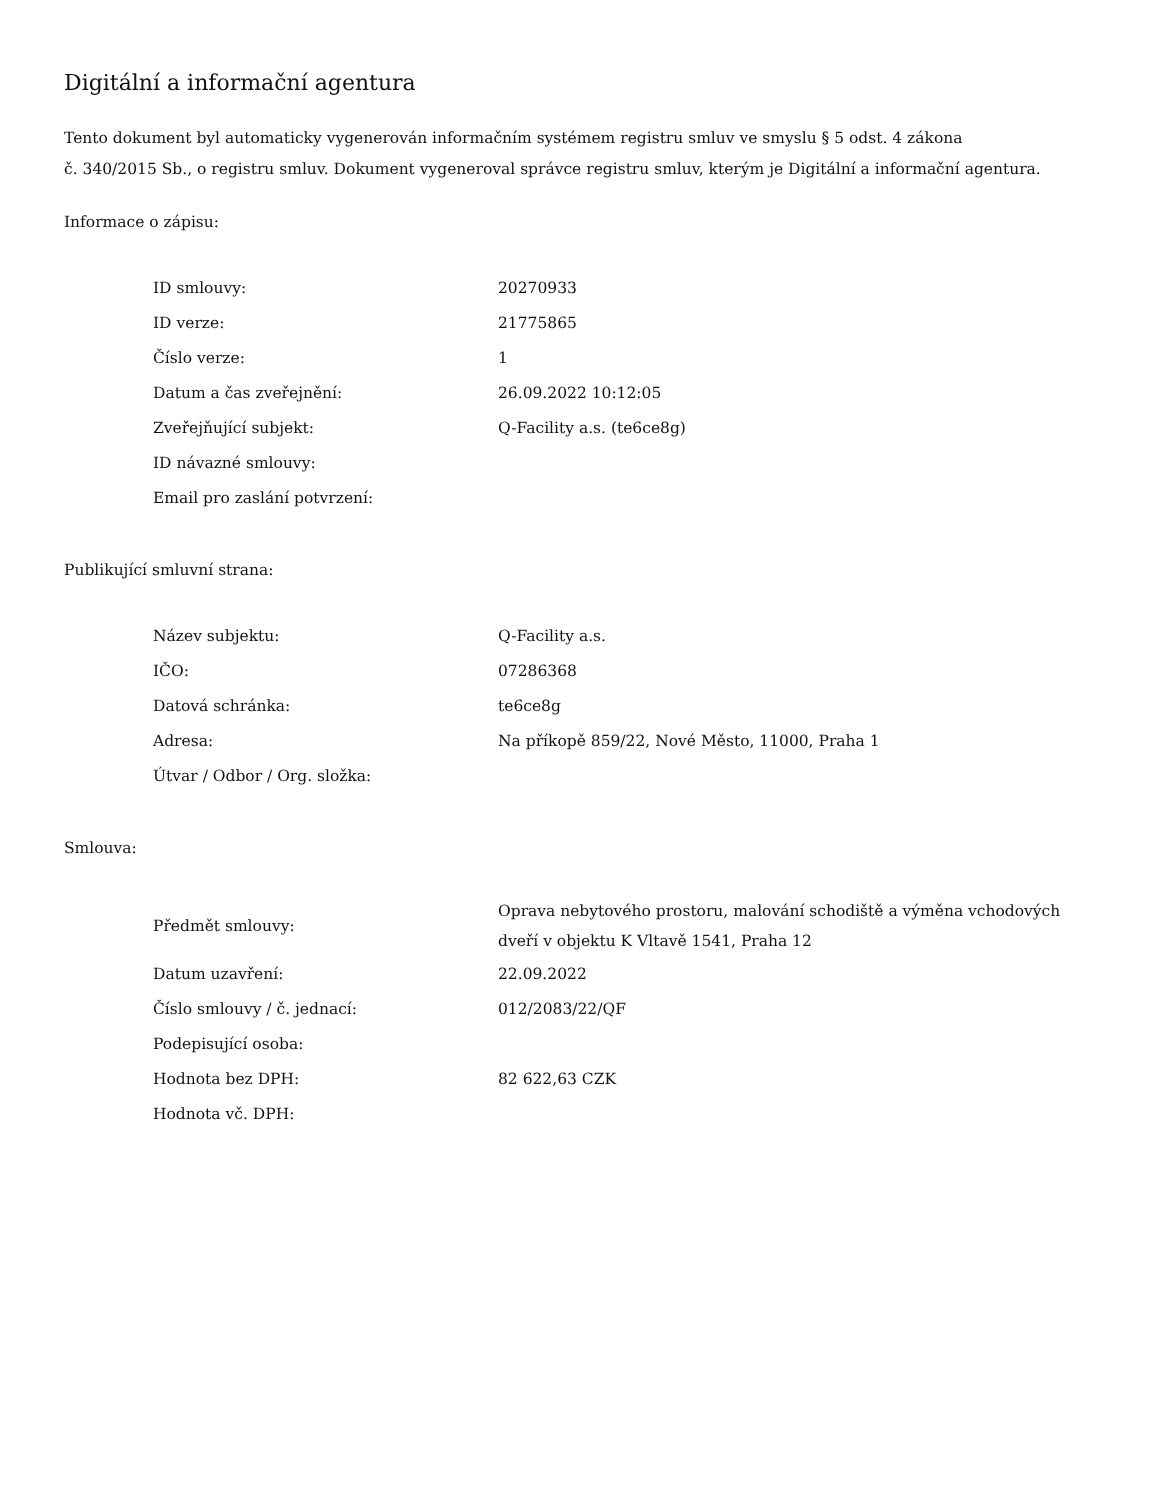Digitální a informační agentura
Tento dokument byl automaticky vygenerován informačním systémem registru smluv ve smyslu § 5 odst. 4 zákona
č. 340/2015 Sb., o registru smluv. Dokument vygeneroval správce registru smluv, kterým je Digitální a informační agentura.
Informace o zápisu:
| ID smlouvy: | 20270933 |
| ID verze: | 21775865 |
| Číslo verze: | 1 |
| Datum a čas zveřejnění: | 26.09.2022 10:12:05 |
| Zveřejňující subjekt: | Q-Facility a.s. (te6ce8g) |
| ID návazné smlouvy: | |
| Email pro zaslání potvrzení: | |
Publikující smluvní strana:
| Název subjektu: | Q-Facility a.s. |
| IČO: | 07286368 |
| Datová schránka: | te6ce8g |
| Adresa: | Na příkopě 859/22, Nové Město, 11000, Praha 1 |
| Útvar / Odbor / Org. složka: | |
Smlouva:
| Předmět smlouvy: | Oprava nebytového prostoru, malování schodiště a výměna vchodových dveří v objektu K Vltavě 1541, Praha 12 |
| Datum uzavření: | 22.09.2022 |
| Číslo smlouvy / č. jednací: | 012/2083/22/QF |
| Podepisující osoba: | |
| Hodnota bez DPH: | 82 622,63 CZK |
| Hodnota vč. DPH: | |